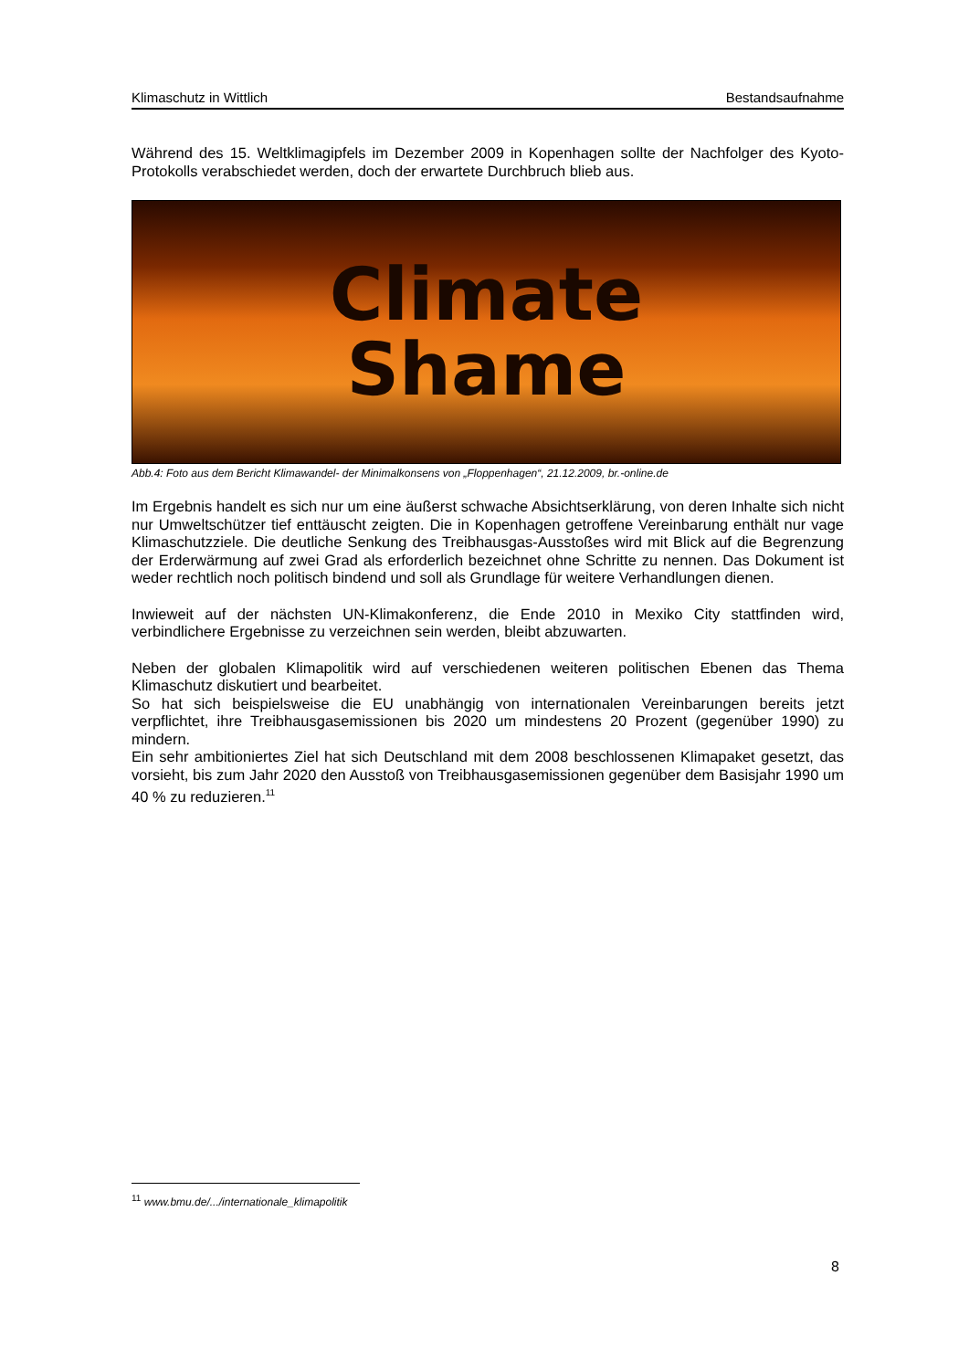Klimaschutz in Wittlich Bestandsaufnahme
Während des 15. Weltklimagipfels im Dezember 2009 in Kopenhagen sollte der Nachfolger des Kyoto-Protokolls verabschiedet werden, doch der erwartete Durchbruch blieb aus.
Climate
Shame
Abb.4: Foto aus dem Bericht Klimawandel- der Minimalkonsens von „Floppenhagen“, 21.12.2009, br.-online.de
Im Ergebnis handelt es sich nur um eine äußerst schwache Absichtserklärung, von deren Inhalte sich nicht nur Umweltschützer tief enttäuscht zeigten. Die in Kopenhagen getroffene Vereinbarung enthält nur vage Klimaschutzziele. Die deutliche Senkung des Treibhausgas-Ausstoßes wird mit Blick auf die Begrenzung der Erderwärmung auf zwei Grad als erforderlich bezeichnet ohne Schritte zu nennen. Das Dokument ist weder rechtlich noch politisch bindend und soll als Grundlage für weitere Verhandlungen dienen.
Inwieweit auf der nächsten UN-Klimakonferenz, die Ende 2010 in Mexiko City stattfinden wird, verbindlichere Ergebnisse zu verzeichnen sein werden, bleibt abzuwarten.
Neben der globalen Klimapolitik wird auf verschiedenen weiteren politischen Ebenen das Thema Klimaschutz diskutiert und bearbeitet.
So hat sich beispielsweise die EU unabhängig von internationalen Vereinbarungen bereits jetzt verpflichtet, ihre Treibhausgasemissionen bis 2020 um mindestens 20 Prozent (gegenüber 1990) zu mindern.
Ein sehr ambitioniertes Ziel hat sich Deutschland mit dem 2008 beschlossenen Klimapaket gesetzt, das vorsieht, bis zum Jahr 2020 den Ausstoß von Treibhausgasemissionen gegenüber dem Basisjahr 1990 um 40 % zu reduzieren.<sup>11</sup>
<sup>11</sup> www.bmu.de/.../internationale_klimapolitik
8